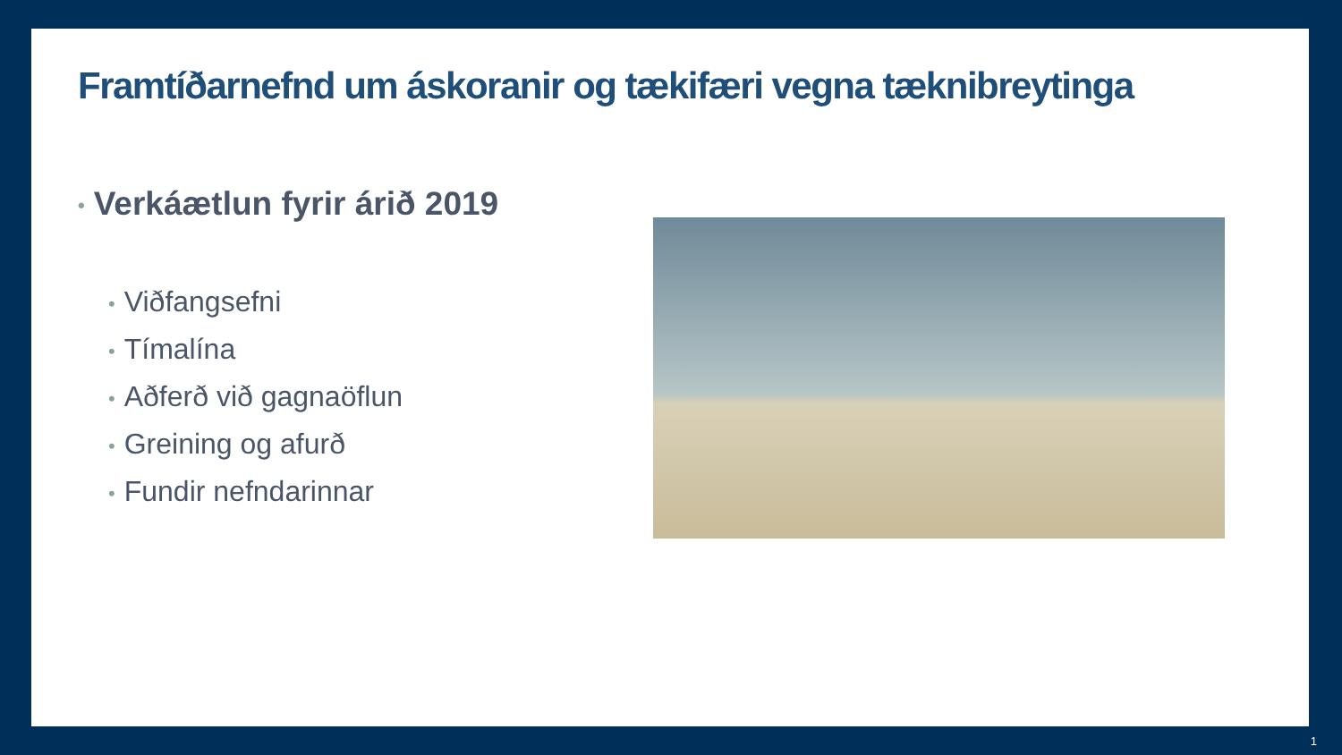Framtíðarnefnd um áskoranir og tækifæri vegna tæknibreytinga
• Verkáætlun fyrir árið 2019
• Viðfangsefni
• Tímalína
• Aðferð við gagnaöflun
• Greining og afurð
• Fundir nefndarinnar
1